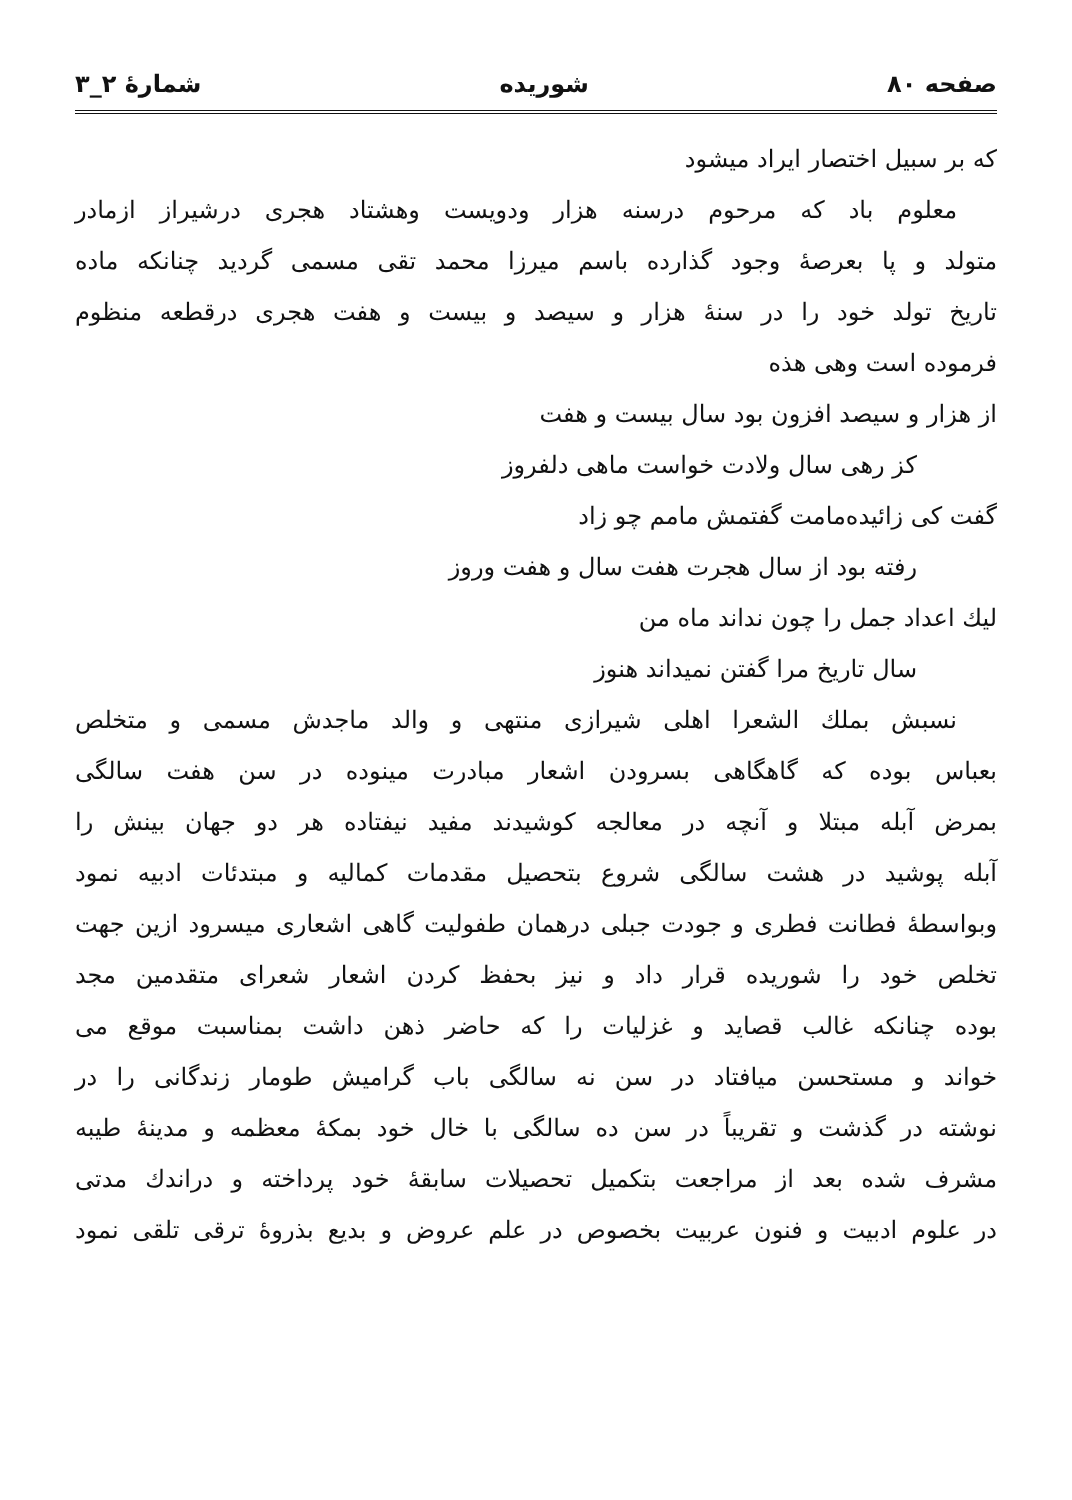صفحه ۸۰ شوریده شمارهٔ ۲_۳
که بر سبیل اختصار ایراد میشود
معلوم باد که مرحوم درسنه هزار ودویست وهشتاد هجری درشیراز ازمادر
متولد و پا بعرصهٔ وجود گذارده باسم میرزا محمد تقی مسمی گردید چنانکه ماده
تاریخ تولد خود را در سنهٔ هزار و سیصد و بیست و هفت هجری درقطعه منظوم
فرموده است وهی هذه
از هزار و سیصد افزون بود سال بیست و هفت
کز رهی سال ولادت خواست ماهی دلفروز
گفت کی زائیده‌مامت گفتمش مامم چو زاد
رفته بود از سال هجرت هفت سال و هفت وروز
لیك اعداد جمل را چون نداند ماه من
سال تاریخ مرا گفتن نمیداند هنوز
نسبش بملك الشعرا اهلی شیرازی منتهی و والد ماجدش مسمی و متخلص
بعباس بوده که گاهگاهی بسرودن اشعار مبادرت مینوده در سن هفت سالگی
بمرض آبله مبتلا و آنچه در معالجه کوشیدند مفید نیفتاده هر دو جهان بینش را
آبله پوشید در هشت سالگی شروع بتحصیل مقدمات کمالیه و مبتدئات ادبیه نمود
وبواسطهٔ فطانت فطری و جودت جبلی درهمان طفولیت گاهی اشعاری میسرود ازین جهت
تخلص خود را شوریده قرار داد و نیز بحفظ کردن اشعار شعرای متقدمین مجد
بوده چنانکه غالب قصاید و غزلیات را که حاضر ذهن داشت بمناسبت موقع می
خواند و مستحسن میافتاد در سن نه سالگی باب گرامیش طومار زندگانی را در
نوشته در گذشت و تقریباً در سن ده سالگی با خال خود بمکهٔ معظمه و مدینهٔ طیبه
مشرف شده بعد از مراجعت بتکمیل تحصیلات سابقهٔ خود پرداخته و دراندك مدتی
در علوم ادبیت و فنون عربیت بخصوص در علم عروض و بدیع بذروهٔ ترقی تلقی نمود